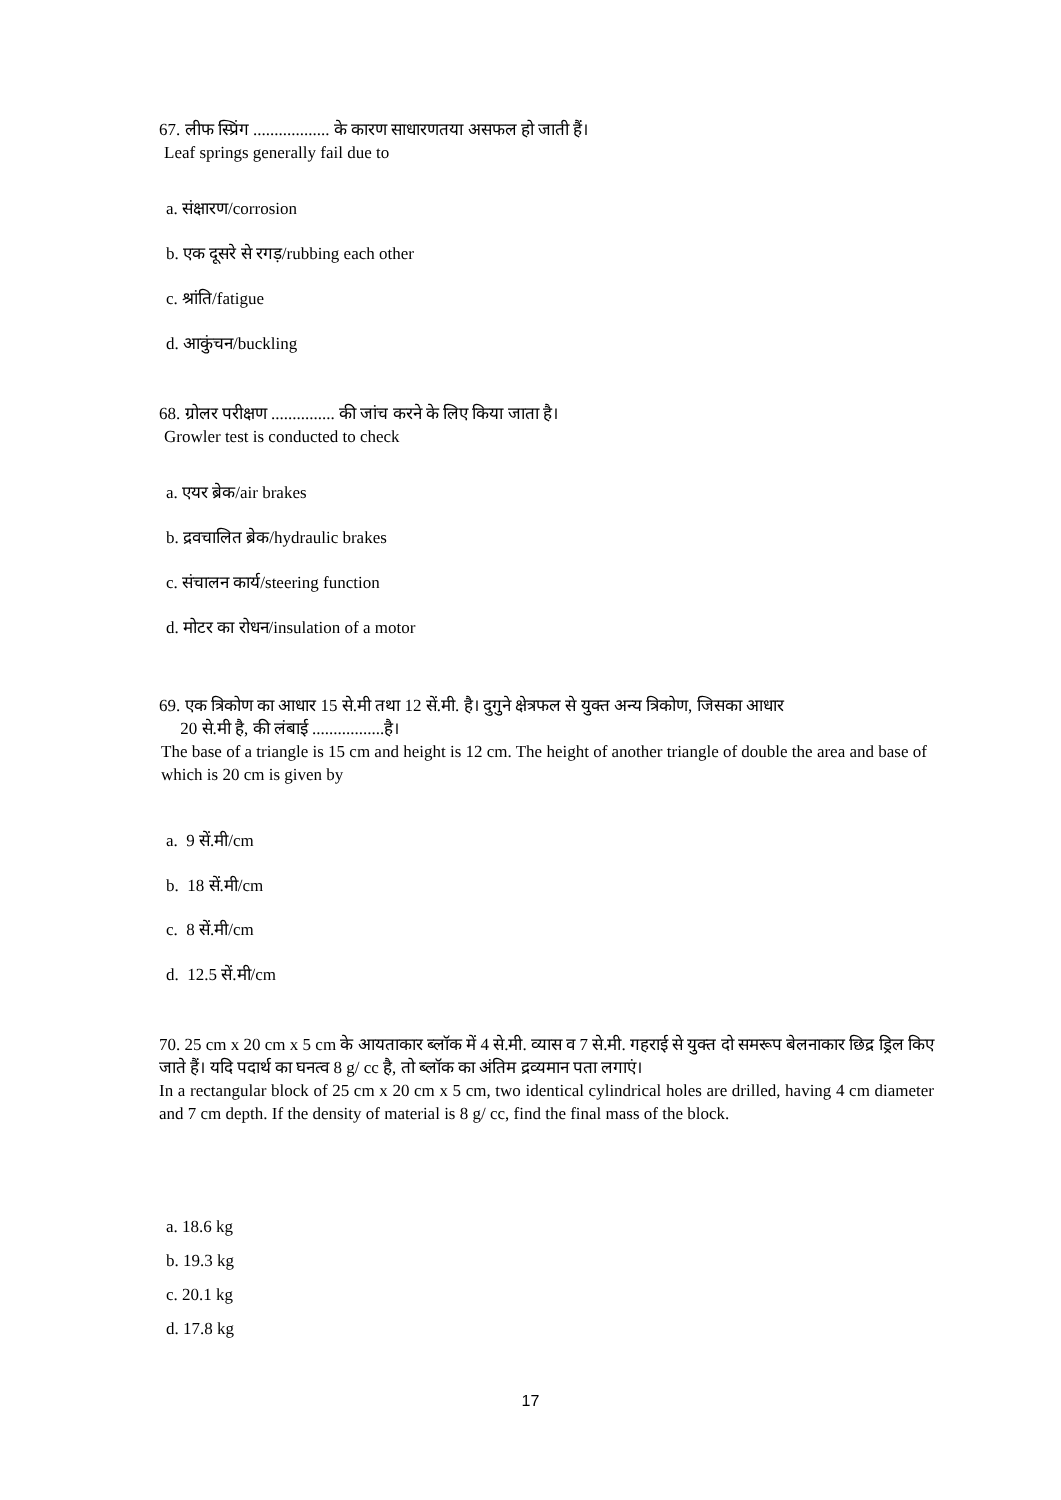67. लीफ स्प्रिंग .................. के कारण साधारणतया असफल हो जाती हैं।
Leaf springs generally fail due to
a. संक्षारण/corrosion
b. एक दूसरे से रगड़/rubbing each other
c. श्रांति/fatigue
d. आकुंचन/buckling
68. ग्रोलर परीक्षण ............... की जांच करने के लिए किया जाता है।
Growler test is conducted to check
a. एयर ब्रेक/air brakes
b. द्रवचालित ब्रेक/hydraulic brakes
c. संचालन कार्य/steering function
d. मोटर का रोधन/insulation of a motor
69. एक त्रिकोण का आधार 15 से.मी तथा 12 सें.मी. है। दुगुने क्षेत्रफल से युक्त अन्य त्रिकोण, जिसका आधार
20 से.मी है, की लंबाई .................है।
The base of a triangle is 15 cm and height is 12 cm. The height of another triangle of double the area and base of which is 20 cm is given by
a. 9 सें.मी/cm
b. 18 सें.मी/cm
c. 8 सें.मी/cm
d. 12.5 सें.मी/cm
70. 25 cm x 20 cm x 5 cm के आयताकार ब्लॉक में 4 से.मी. व्यास व 7 से.मी. गहराई से युक्त दो समरूप बेलनाकार छिद्र ड्रिल किए जाते हैं। यदि पदार्थ का घनत्व 8 g/ cc है, तो ब्लॉक का अंतिम द्रव्यमान पता लगाएं।
In a rectangular block of 25 cm x 20 cm x 5 cm, two identical cylindrical holes are drilled, having 4 cm diameter and 7 cm depth. If the density of material is 8 g/ cc, find the final mass of the block.
a. 18.6 kg
b. 19.3 kg
c. 20.1 kg
d. 17.8 kg
17